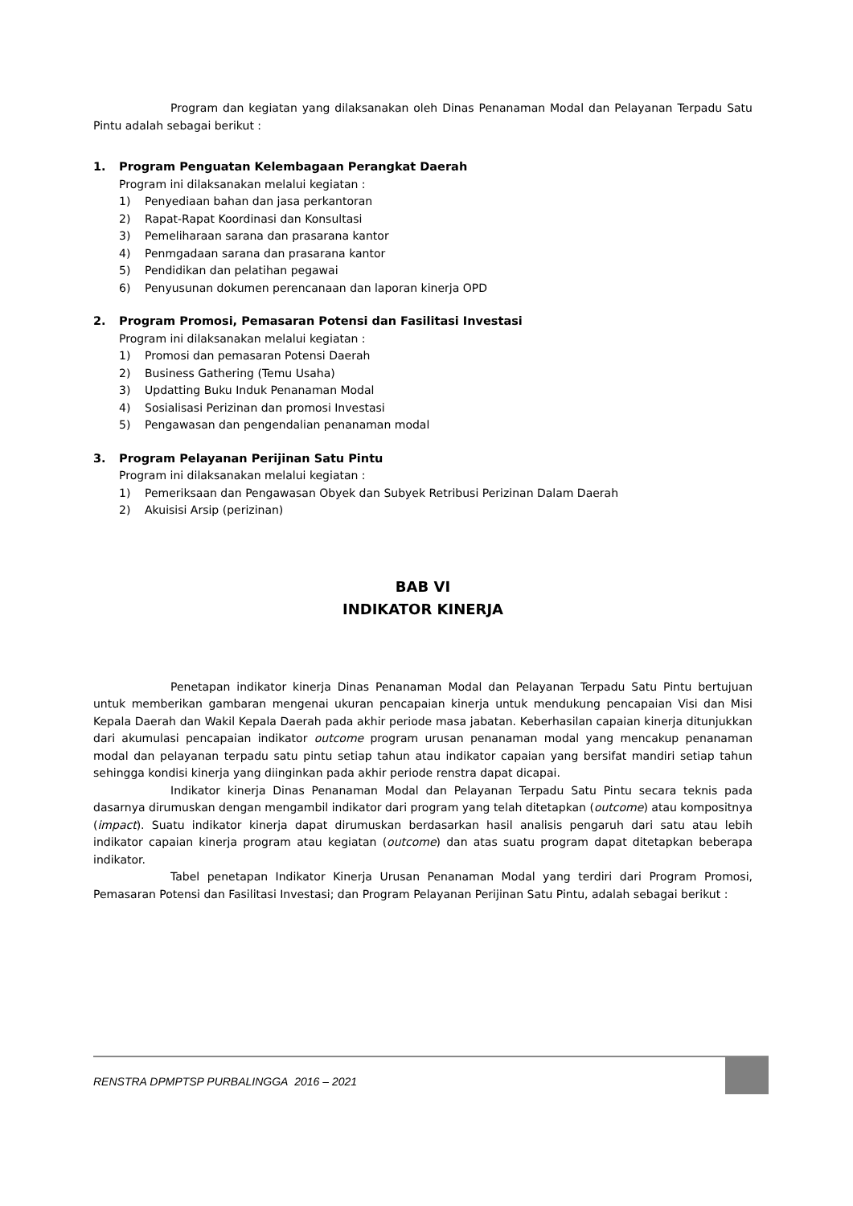Program dan kegiatan yang dilaksanakan oleh Dinas Penanaman Modal dan Pelayanan Terpadu Satu Pintu adalah sebagai berikut :
1. Program Penguatan Kelembagaan Perangkat Daerah
Program ini dilaksanakan melalui kegiatan :
1) Penyediaan bahan dan jasa perkantoran
2) Rapat-Rapat Koordinasi dan Konsultasi
3) Pemeliharaan sarana dan prasarana kantor
4) Penmgadaan sarana dan prasarana kantor
5) Pendidikan dan pelatihan pegawai
6) Penyusunan dokumen perencanaan dan laporan kinerja OPD
2. Program Promosi, Pemasaran Potensi dan Fasilitasi Investasi
Program ini dilaksanakan melalui kegiatan :
1) Promosi dan pemasaran Potensi Daerah
2) Business Gathering (Temu Usaha)
3) Updatting Buku Induk Penanaman Modal
4) Sosialisasi Perizinan dan promosi Investasi
5) Pengawasan dan pengendalian penanaman modal
3. Program Pelayanan Perijinan Satu Pintu
Program ini dilaksanakan melalui kegiatan :
1) Pemeriksaan dan Pengawasan Obyek dan Subyek Retribusi Perizinan Dalam Daerah
2) Akuisisi Arsip (perizinan)
BAB VI
INDIKATOR KINERJA
Penetapan indikator kinerja Dinas Penanaman Modal dan Pelayanan Terpadu Satu Pintu bertujuan untuk memberikan gambaran mengenai ukuran pencapaian kinerja untuk mendukung pencapaian Visi dan Misi Kepala Daerah dan Wakil Kepala Daerah pada akhir periode masa jabatan. Keberhasilan capaian kinerja ditunjukkan dari akumulasi pencapaian indikator outcome program urusan penanaman modal yang mencakup penanaman modal dan pelayanan terpadu satu pintu setiap tahun atau indikator capaian yang bersifat mandiri setiap tahun sehingga kondisi kinerja yang diinginkan pada akhir periode renstra dapat dicapai.
Indikator kinerja Dinas Penanaman Modal dan Pelayanan Terpadu Satu Pintu secara teknis pada dasarnya dirumuskan dengan mengambil indikator dari program yang telah ditetapkan (outcome) atau kompositnya (impact). Suatu indikator kinerja dapat dirumuskan berdasarkan hasil analisis pengaruh dari satu atau lebih indikator capaian kinerja program atau kegiatan (outcome) dan atas suatu program dapat ditetapkan beberapa indikator.
Tabel penetapan Indikator Kinerja Urusan Penanaman Modal yang terdiri dari Program Promosi, Pemasaran Potensi dan Fasilitasi Investasi; dan Program Pelayanan Perijinan Satu Pintu, adalah sebagai berikut :
RENSTRA DPMPTSP PURBALINGGA 2016 – 2021